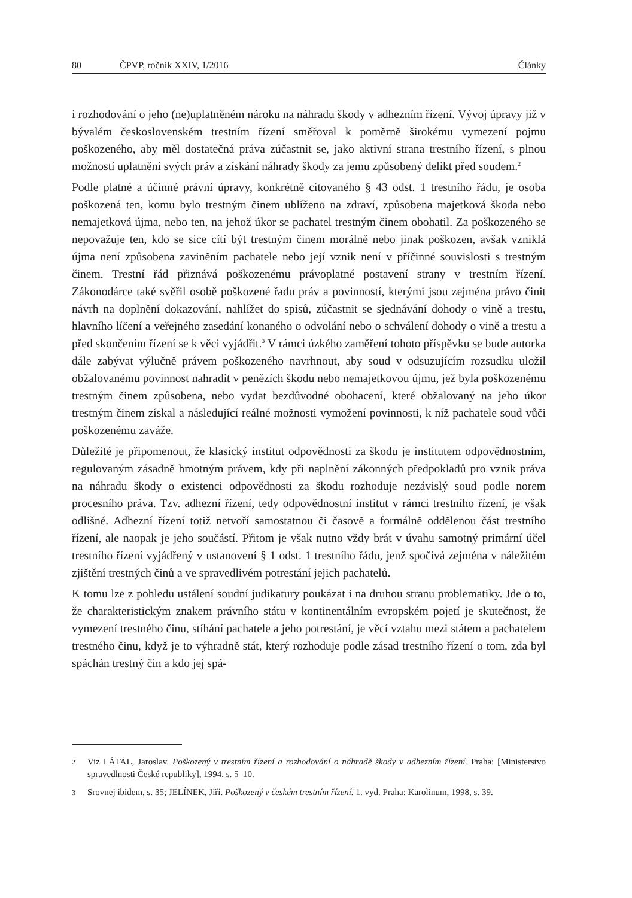80 ČPVP, ročník XXIV, 1/2016 Články
i rozhodování o jeho (ne)uplatněném nároku na náhradu škody v adhezním řízení. Vývoj úpravy již v bývalém československém trestním řízení směřoval k poměrně širokému vymezení pojmu poškozeného, aby měl dostatečná práva zúčastnit se, jako aktivní strana trestního řízení, s plnou možností uplatnění svých práv a získání náhrady škody za jemu způsobený delikt před soudem.<sup>2</sup>
Podle platné a účinné právní úpravy, konkrétně citovaného § 43 odst. 1 trestního řádu, je osoba poškozená ten, komu bylo trestným činem ublíženo na zdraví, způsobena majetková škoda nebo nemajetková újma, nebo ten, na jehož úkor se pachatel trestným činem obohatil. Za poškozeného se nepovažuje ten, kdo se sice cítí být trestným činem morálně nebo jinak poškozen, avšak vzniklá újma není způsobena zaviněním pachatele nebo její vznik není v příčinné souvislosti s trestným činem. Trestní řád přiznává poškozenému právoplatné postavení strany v trestním řízení. Zákonodárce také svěřil osobě poškozené řadu práv a povinností, kterými jsou zejména právo činit návrh na doplnění dokazování, nahlížet do spisů, zúčastnit se sjednávání dohody o vině a trestu, hlavního líčení a veřejného zasedání konaného o odvolání nebo o schválení dohody o vině a trestu a před skončením řízení se k věci vyjádřit.<sup>3</sup> V rámci úzkého zaměření tohoto příspěvku se bude autorka dále zabývat výlučně právem poškozeného navrhnout, aby soud v odsuzujícím rozsudku uložil obžalovanému povinnost nahradit v penězích škodu nebo nemajetkovou újmu, jež byla poškozenému trestným činem způsobena, nebo vydat bezdůvodné obohacení, které obžalovaný na jeho úkor trestným činem získal a následující reálné možnosti vymožení povinnosti, k níž pachatele soud vůči poškozenému zaváže.
Důležité je připomenout, že klasický institut odpovědnosti za škodu je institutem odpovědnostním, regulovaným zásadně hmotným právem, kdy při naplnění zákonných předpokladů pro vznik práva na náhradu škody o existenci odpovědnosti za škodu rozhoduje nezávislý soud podle norem procesního práva. Tzv. adhezní řízení, tedy odpovědnostní institut v rámci trestního řízení, je však odlišné. Adhezní řízení totiž netvoří samostatnou či časově a formálně oddělenou část trestního řízení, ale naopak je jeho součástí. Přitom je však nutno vždy brát v úvahu samotný primární účel trestního řízení vyjádřený v ustanovení § 1 odst. 1 trestního řádu, jenž spočívá zejména v náležitém zjištění trestných činů a ve spravedlivém potrestání jejich pachatelů.
K tomu lze z pohledu ustálení soudní judikatury poukázat i na druhou stranu problematiky. Jde o to, že charakteristickým znakem právního státu v kontinentálním evropském pojetí je skutečnost, že vymezení trestného činu, stíhání pachatele a jeho potrestání, je věcí vztahu mezi státem a pachatelem trestného činu, když je to výhradně stát, který rozhoduje podle zásad trestního řízení o tom, zda byl spáchán trestný čin a kdo jej spá-
2 Viz LÁTAL, Jaroslav. Poškozený v trestním řízení a rozhodování o náhradě škody v adhezním řízení. Praha: [Ministerstvo spravedlnosti České republiky], 1994, s. 5–10.
3 Srovnej ibidem, s. 35; JELÍNEK, Jiří. Poškozený v českém trestním řízení. 1. vyd. Praha: Karolinum, 1998, s. 39.